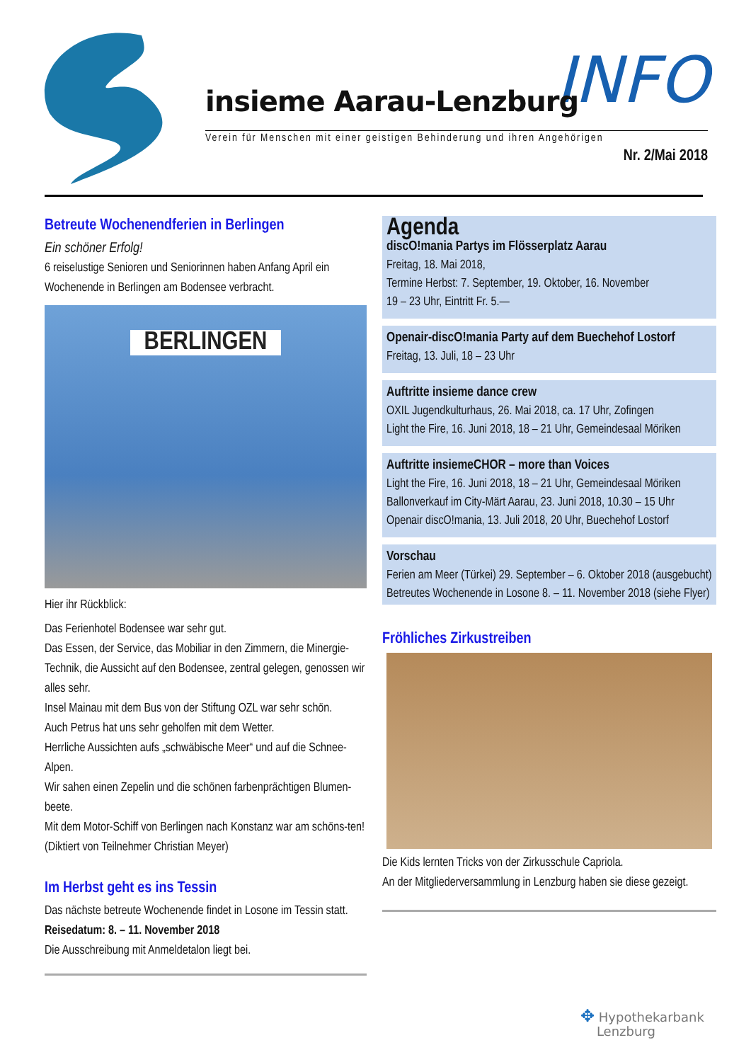INFO
insieme Aarau-Lenzburg
Verein für Menschen mit einer geistigen Behinderung und ihren Angehörigen
Nr. 2/Mai 2018
Betreute Wochenendferien in Berlingen
Ein schöner Erfolg!
6 reiselustige Senioren und Seniorinnen haben Anfang April ein Wochenende in Berlingen am Bodensee verbracht.
BERLINGEN
Hier ihr Rückblick:
Das Ferienhotel Bodensee war sehr gut.
Das Essen, der Service, das Mobiliar in den Zimmern, die Minergie-Technik, die Aussicht auf den Bodensee, zentral gelegen, genossen wir alles sehr.
Insel Mainau mit dem Bus von der Stiftung OZL war sehr schön.
Auch Petrus hat uns sehr geholfen mit dem Wetter.
Herrliche Aussichten aufs „schwäbische Meer“ und auf die Schnee-Alpen.
Wir sahen einen Zepelin und die schönen farbenprächtigen Blumen-beete.
Mit dem Motor-Schiff von Berlingen nach Konstanz war am schöns-ten! (Diktiert von Teilnehmer Christian Meyer)
Im Herbst geht es ins Tessin
Das nächste betreute Wochenende findet in Losone im Tessin statt.
Reisedatum: 8. – 11. November 2018
Die Ausschreibung mit Anmeldetalon liegt bei.
Agenda
discO!mania Partys im Flösserplatz Aarau
Freitag, 18. Mai 2018,
Termine Herbst: 7. September, 19. Oktober, 16. November
19 – 23 Uhr, Eintritt Fr. 5.—
Openair-discO!mania Party auf dem Buechehof Lostorf
Freitag, 13. Juli, 18 – 23 Uhr
Auftritte insieme dance crew
OXIL Jugendkulturhaus, 26. Mai 2018, ca. 17 Uhr, Zofingen
Light the Fire, 16. Juni 2018, 18 – 21 Uhr, Gemeindesaal Möriken
Auftritte insiemeCHOR – more than Voices
Light the Fire, 16. Juni 2018, 18 – 21 Uhr, Gemeindesaal Möriken
Ballonverkauf im City-Märt Aarau, 23. Juni 2018, 10.30 – 15 Uhr
Openair discO!mania, 13. Juli 2018, 20 Uhr, Buechehof Lostorf
Vorschau
Ferien am Meer (Türkei) 29. September – 6. Oktober 2018 (ausgebucht)
Betreutes Wochenende in Losone 8. – 11. November 2018 (siehe Flyer)
Fröhliches Zirkustreiben
Die Kids lernten Tricks von der Zirkusschule Capriola.
An der Mitgliederversammlung in Lenzburg haben sie diese gezeigt.
✥ Hypothekarbank
Lenzburg